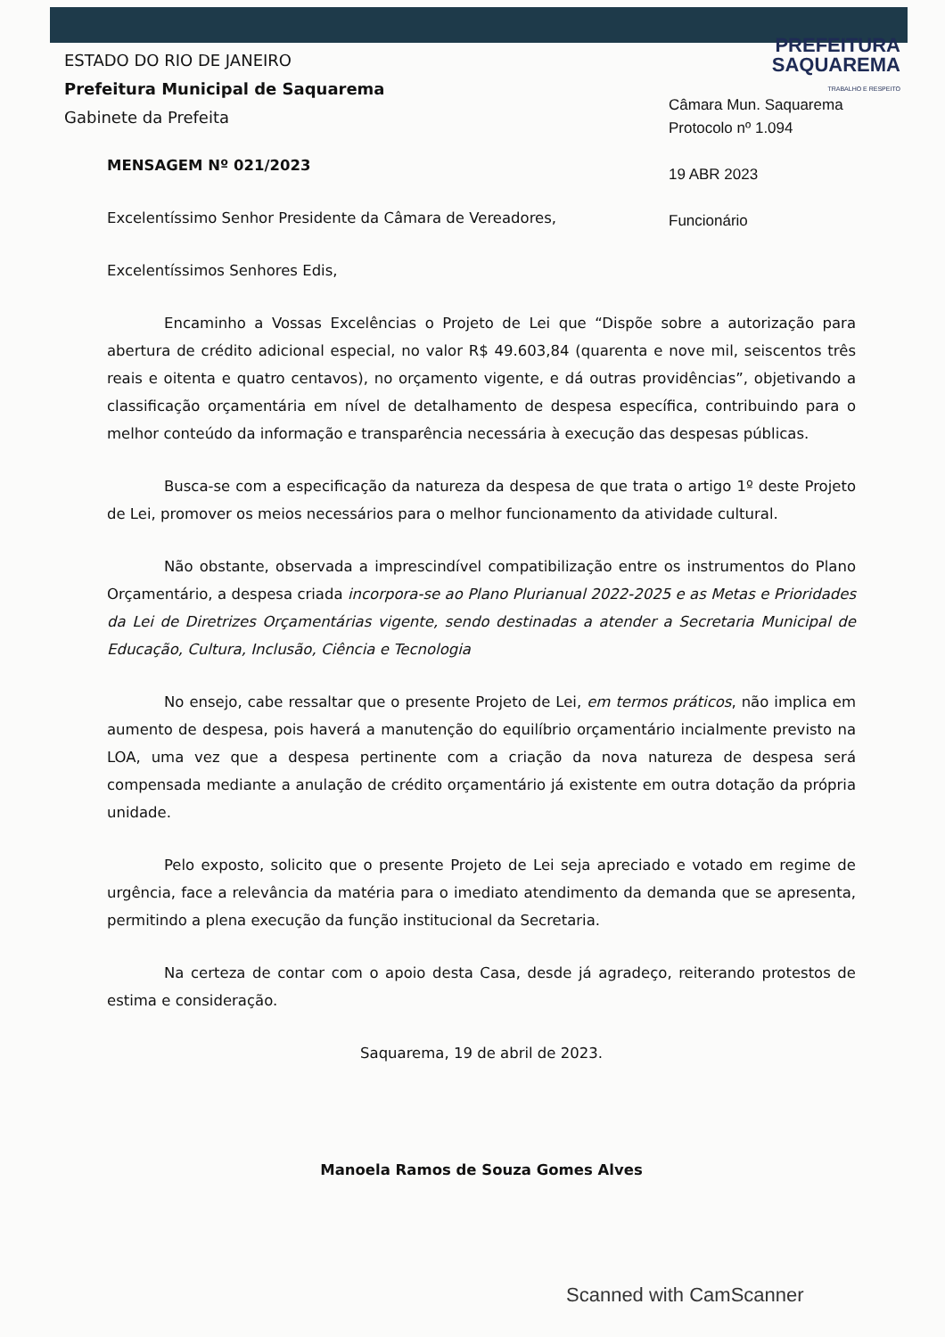ESTADO DO RIO DE JANEIRO
Prefeitura Municipal de Saquarema
Gabinete da Prefeita
PREFEITURA
SAQUAREMA
TRABALHO E RESPEITO
Câmara Mun. Saquarema
Protocolo nº 1.094
19 ABR 2023
Funcionário
MENSAGEM Nº 021/2023
Excelentíssimo Senhor Presidente da Câmara de Vereadores,
Excelentíssimos Senhores Edis,
Encaminho a Vossas Excelências o Projeto de Lei que “Dispõe sobre a autorização para abertura de crédito adicional especial, no valor R$ 49.603,84 (quarenta e nove mil, seiscentos três reais e oitenta e quatro centavos), no orçamento vigente, e dá outras providências”, objetivando a classificação orçamentária em nível de detalhamento de despesa específica, contribuindo para o melhor conteúdo da informação e transparência necessária à execução das despesas públicas.
Busca-se com a especificação da natureza da despesa de que trata o artigo 1º deste Projeto de Lei, promover os meios necessários para o melhor funcionamento da atividade cultural.
Não obstante, observada a imprescindível compatibilização entre os instrumentos do Plano Orçamentário, a despesa criada incorpora-se ao Plano Plurianual 2022-2025 e as Metas e Prioridades da Lei de Diretrizes Orçamentárias vigente, sendo destinadas a atender a Secretaria Municipal de Educação, Cultura, Inclusão, Ciência e Tecnologia
No ensejo, cabe ressaltar que o presente Projeto de Lei, em termos práticos, não implica em aumento de despesa, pois haverá a manutenção do equilíbrio orçamentário incialmente previsto na LOA, uma vez que a despesa pertinente com a criação da nova natureza de despesa será compensada mediante a anulação de crédito orçamentário já existente em outra dotação da própria unidade.
Pelo exposto, solicito que o presente Projeto de Lei seja apreciado e votado em regime de urgência, face a relevância da matéria para o imediato atendimento da demanda que se apresenta, permitindo a plena execução da função institucional da Secretaria.
Na certeza de contar com o apoio desta Casa, desde já agradeço, reiterando protestos de estima e consideração.
Saquarema, 19 de abril de 2023.
Manoela Ramos de Souza Gomes Alves
Scanned with CamScanner